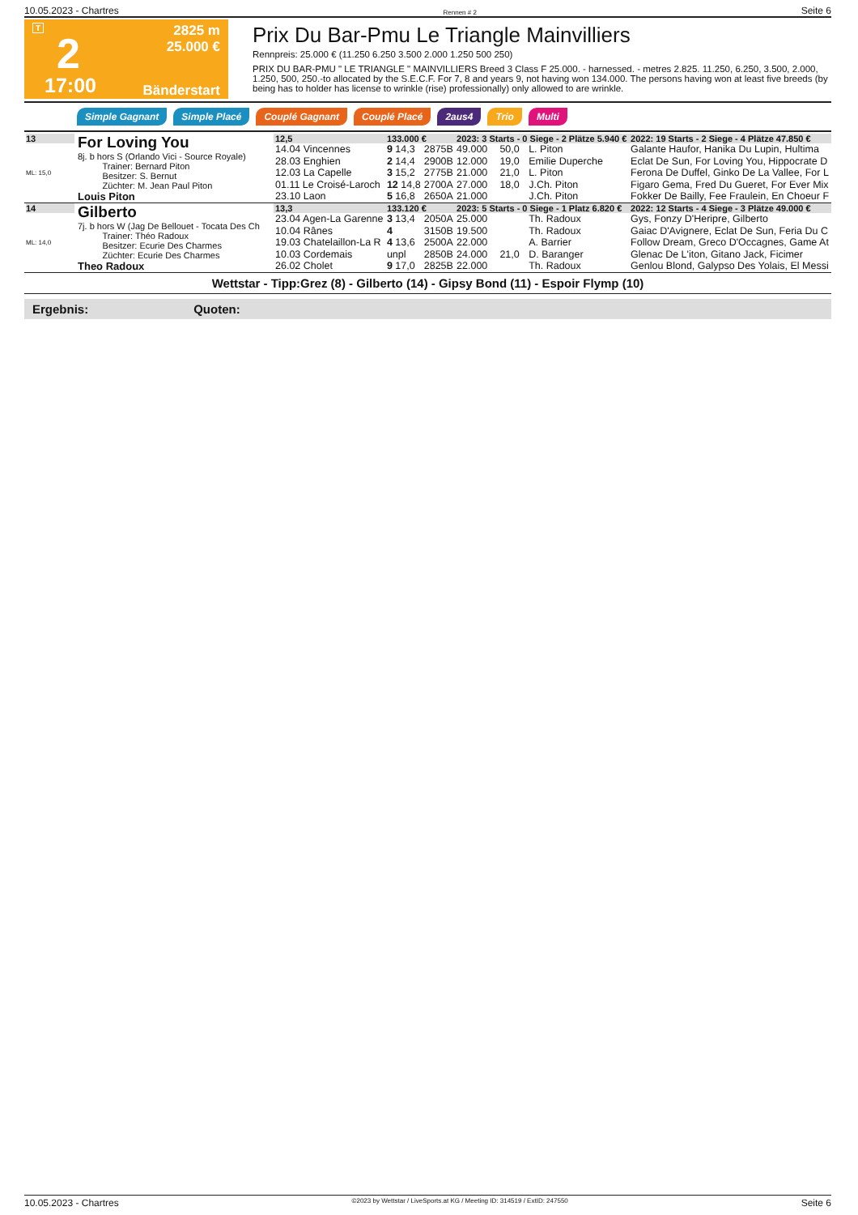10.05.2023 - Chartres Rennen # 2 Seite 6
T
2
17:00
2825 m
25.000 €
Bänderstart
Prix Du Bar-Pmu Le Triangle Mainvilliers
Rennpreis: 25.000 € (11.250 6.250 3.500 2.000 1.250 500 250)
PRIX DU BAR-PMU " LE TRIANGLE " MAINVILLIERS Breed 3 Class F 25.000. - harnessed. - metres 2.825. 11.250, 6.250, 3.500, 2.000, 1.250, 500, 250.-to allocated by the S.E.C.F. For 7, 8 and years 9, not having won 134.000. The persons having won at least five breeds (by being has to holder has license to wrinkle (rise) professionally) only allowed to are wrinkle.
Simple Gagnant Simple Placé Couplé Gagnant Couplé Placé 2aus4 Trio Multi
| 13 ML: 15,0 | For Loving You 8j. b hors S (Orlando Vici - Source Royale) Trainer: Bernard Piton Besitzer: S. Bernut Züchter: M. Jean Paul Piton Louis Piton | 12,5 | 133.000 € | | 2023: 3 Starts - 0 Siege - 2 Plätze 5.940 € | | | | 2022: 19 Starts - 2 Siege - 4 Plätze 47.850 € |
| | | 14.04 Vincennes | 9 14,3 | 2875B | 49.000 | 50,0 | L. Piton | | Galante Haufor, Hanika Du Lupin, Hultima |
| | | 28.03 Enghien | 2 14,4 | 2900B | 12.000 | 19,0 | Emilie Duperche | | Eclat De Sun, For Loving You, Hippocrate D |
| | | 12.03 La Capelle | 3 15,2 | 2775B | 21.000 | 21,0 | L. Piton | | Ferona De Duffel, Ginko De La Vallee, For L |
| | | 01.11 Le Croisé-Laroch | 12 14,8 | 2700A | 27.000 | 18,0 | J.Ch. Piton | | Figaro Gema, Fred Du Gueret, For Ever Mix |
| | | 23.10 Laon | 5 16,8 | 2650A | 21.000 | | J.Ch. Piton | | Fokker De Bailly, Fee Fraulein, En Choeur F |
| 14 ML: 14,0 | Gilberto 7j. b hors W (Jag De Bellouet - Tocata Des Ch Trainer: Théo Radoux Besitzer: Ecurie Des Charmes Züchter: Ecurie Des Charmes Theo Radoux | 13,3 | 133.120 € | | 2023: 5 Starts - 0 Siege - 1 Platz 6.820 € | | | | 2022: 12 Starts - 4 Siege - 3 Plätze 49.000 € |
| | | 23.04 Agen-La Garenne | 3 13,4 | 2050A | 25.000 | | Th. Radoux | | Gys, Fonzy D'Heripre, Gilberto |
| | | 10.04 Rânes | 4 | 3150B | 19.500 | | Th. Radoux | | Gaiac D'Avignere, Eclat De Sun, Feria Du C |
| | | 19.03 Chatelaillon-La R | 4 13,6 | 2500A | 22.000 | | A. Barrier | | Follow Dream, Greco D'Occagnes, Game At |
| | | 10.03 Cordemais | unpl | 2850B | 24.000 | 21,0 | D. Baranger | | Glenac De L'iton, Gitano Jack, Ficimer |
| | | 26.02 Cholet | 9 17,0 | 2825B | 22.000 | | Th. Radoux | | Genlou Blond, Galypso Des Yolais, El Messi |
Wettstar - Tipp:Grez (8) - Gilberto (14) - Gipsy Bond (11) - Espoir Flymp (10)
Ergebnis: Quoten:
10.05.2023 - Chartres ©2023 by Wettstar / LiveSports.at KG / Meeting ID: 314519 / ExtID: 247550 Seite 6